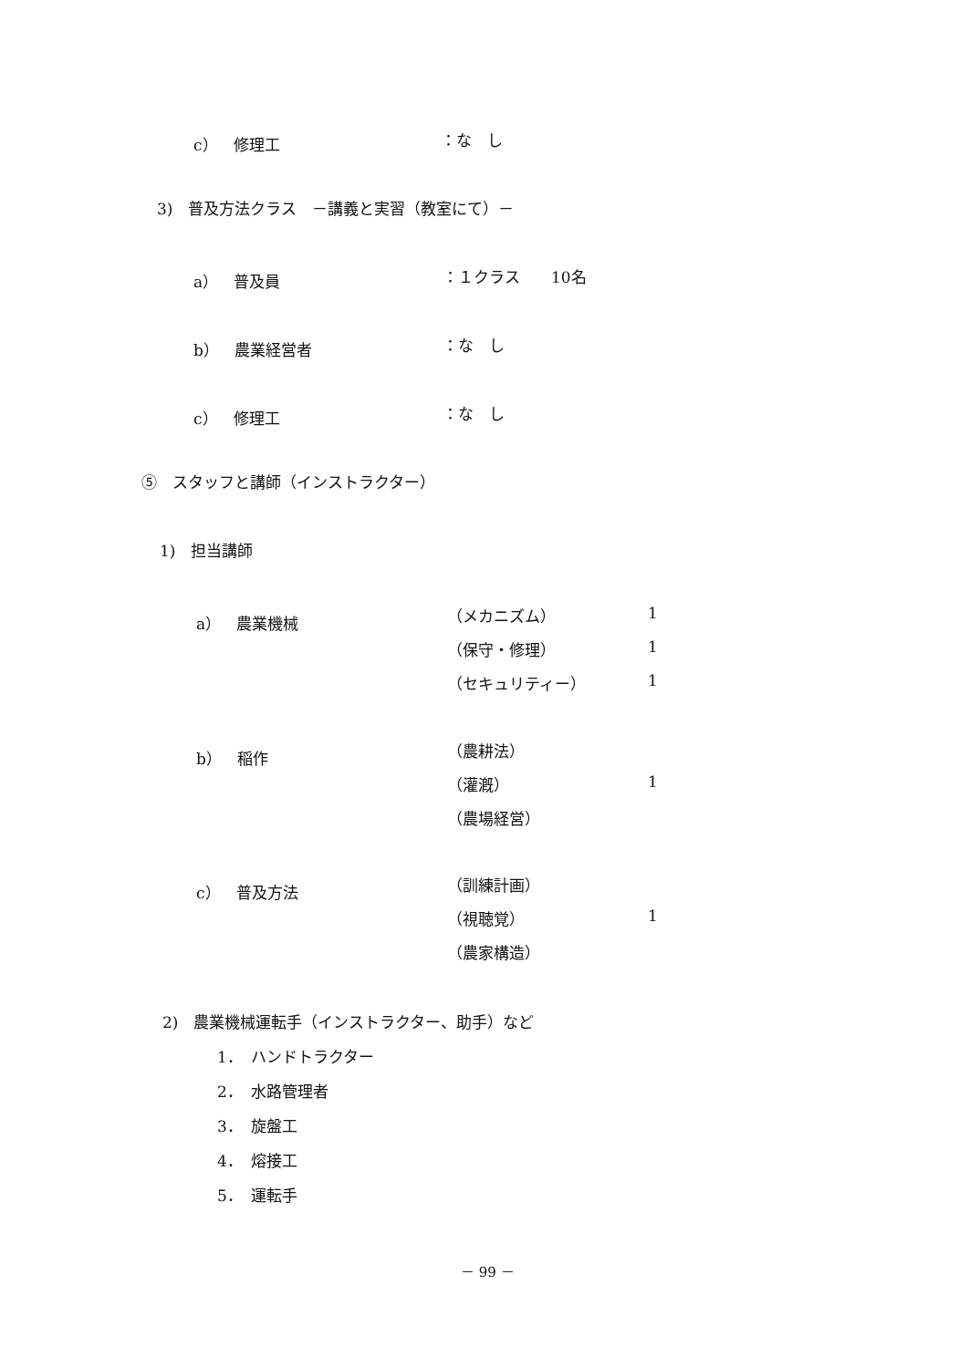c）　修理工 ：な　し
3)　普及方法クラス　－講義と実習（教室にて）－
a）　普及員 ：１クラス　　10名
b）　農業経営者 ：な　し
c）　修理工 ：な　し
⑤　スタッフと講師（インストラクター）
1)　担当講師
a）　農業機械 （メカニズム） 1
（保守・修理） 1
（セキュリティー） 1
b）　稲作 （農耕法）
（灌漑） 1
（農場経営）
c）　普及方法 （訓練計画）
（視聴覚） 1
（農家構造）
2)　農業機械運転手（インストラクター、助手）など
1．　ハンドトラクター
2．　水路管理者
3．　旋盤工
4．　熔接工
5．　運転手
－ 99 －